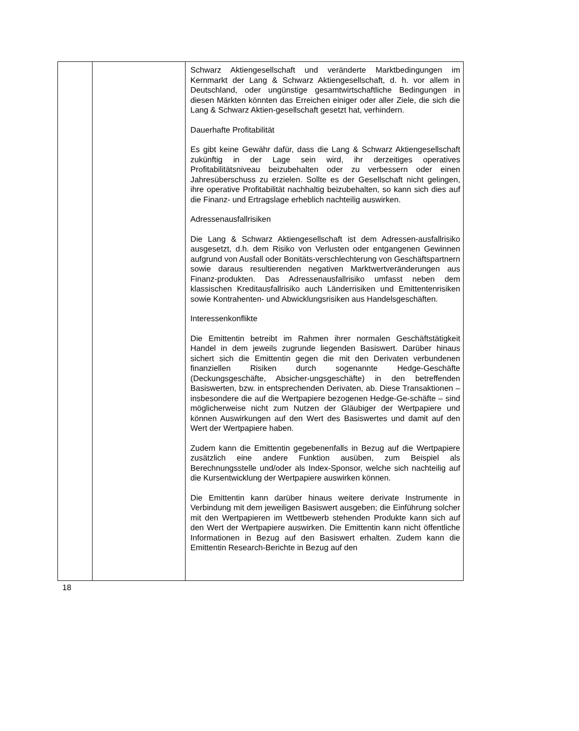| | | Schwarz Aktiengesellschaft und veränderte Marktbedingungen im Kernmarkt der Lang & Schwarz Aktiengesellschaft, d. h. vor allem in Deutschland, oder ungünstige gesamtwirtschaftliche Bedingungen in diesen Märkten könnten das Erreichen einiger oder aller Ziele, die sich die Lang & Schwarz Aktien-gesellschaft gesetzt hat, verhindern. Dauerhafte Profitabilität Es gibt keine Gewähr dafür, dass die Lang & Schwarz Aktiengesellschaft zukünftig in der Lage sein wird, ihr derzeitiges operatives Profitabilitätsniveau beizubehalten oder zu verbessern oder einen Jahresüberschuss zu erzielen. Sollte es der Gesellschaft nicht gelingen, ihre operative Profitabilität nachhaltig beizubehalten, so kann sich dies auf die Finanz- und Ertragslage erheblich nachteilig auswirken. Adressenausfallrisiken Die Lang & Schwarz Aktiengesellschaft ist dem Adressen-ausfallrisiko ausgesetzt, d.h. dem Risiko von Verlusten oder entgangenen Gewinnen aufgrund von Ausfall oder Bonitäts-verschlechterung von Geschäftspartnern sowie daraus resultierenden negativen Marktwertveränderungen aus Finanz-produkten. Das Adressenausfallrisiko umfasst neben dem klassischen Kreditausfallrisiko auch Länderrisiken und Emittentenrisiken sowie Kontrahenten- und Abwicklungsrisiken aus Handelsgeschäften. Interessenkonflikte Die Emittentin betreibt im Rahmen ihrer normalen Geschäftstätigkeit Handel in dem jeweils zugrunde liegenden Basiswert. Darüber hinaus sichert sich die Emittentin gegen die mit den Derivaten verbundenen finanziellen Risiken durch sogenannte Hedge-Geschäfte (Deckungsgeschäfte, Absicher-ungsgeschäfte) in den betreffenden Basiswerten, bzw. in entsprechenden Derivaten, ab. Diese Transaktionen – insbesondere die auf die Wertpapiere bezogenen Hedge-Ge-schäfte – sind möglicherweise nicht zum Nutzen der Gläubiger der Wertpapiere und können Auswirkungen auf den Wert des Basiswertes und damit auf den Wert der Wertpapiere haben. Zudem kann die Emittentin gegebenenfalls in Bezug auf die Wertpapiere zusätzlich eine andere Funktion ausüben, zum Beispiel als Berechnungsstelle und/oder als Index-Sponsor, welche sich nachteilig auf die Kursentwicklung der Wertpapiere auswirken können. Die Emittentin kann darüber hinaus weitere derivate Instrumente in Verbindung mit dem jeweiligen Basiswert ausgeben; die Einführung solcher mit den Wertpapieren im Wettbewerb stehenden Produkte kann sich auf den Wert der Wertpapiere auswirken. Die Emittentin kann nicht öffentliche Informationen in Bezug auf den Basiswert erhalten. Zudem kann die Emittentin Research-Berichte in Bezug auf den |
18